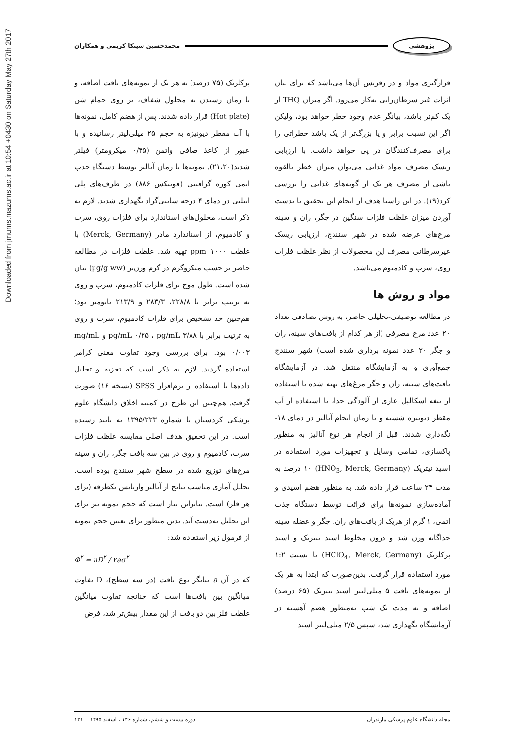Downloaded from jmums.mazums.ac.ir at 10:54 +0430 on Saturday May 27th 2017
پژوهشی محمدحسین سینکا کریمی و همکاران
قرارگیری مواد و دز رفرنس آن‌ها می‌باشد که برای بیان اثرات غیر سرطان‌زایی به‌کار می‌رود. اگر میزان THQ از یک کم‌تر باشد، بیانگر عدم وجود خطر خواهد بود، ولیکن اگر این نسبت برابر و یا بزرگ‌تر از یک باشد خطراتی را برای مصرف‌کنندگان در پی خواهد داشت. با ارزیابی ریسک مصرف مواد غذایی می‌توان میزان خطر بالقوه ناشی از مصرف هر یک از گونه‌های غذایی را بررسی کرد(۱۹). در این راستا هدف از انجام این تحقیق با بدست آوردن میزان غلظت فلزات سنگین در جگر، ران و سینه مرغ‌های عرضه شده در شهر سنندج، ارزیابی ریسک غیرسرطانی مصرف این محصولات از نظر غلظت فلزات روی، سرب و کادمیوم می‌باشد.
مواد و روش ها
در مطالعه توصیفی-تحلیلی حاضر، به روش تصادفی تعداد ۲۰ عدد مرغ مصرفی (از هر کدام از بافت‌های سینه، ران و جگر ۲۰ عدد نمونه برداری شده است) شهر سنندج جمع‌آوری و به آزمایشگاه منتقل شد. در آزمایشگاه بافت‌های سینه، ران و جگر مرغ‌های تهیه شده با استفاده از تیغه اسکالپل عاری از آلودگی جدا، با استفاده از آب مقطر دیونیزه شسته و تا زمان انجام آنالیز در دمای ۱۸- نگه‌داری شدند. قبل از انجام هر نوع آنالیز به منظور پاکسازی، تمامی وسایل و تجهیزات مورد استفاده در اسید نیتریک (HNO<sub>3</sub>, Merck, Germany) ۱۰ درصد به مدت ۲۴ ساعت قرار داده شد. به منظور هضم اسیدی و آماده‌سازی نمونه‌ها برای قرائت توسط دستگاه جذب اتمی، ۱ گرم از هریک از بافت‌های ران، جگر و عضله سینه جداگانه وزن شد و درون مخلوط اسید نیتریک و اسید پرکلریک (HClO<sub>4</sub>, Merck, Germany) با نسبت ۱:۲ مورد استفاده قرار گرفت. بدین‌صورت که ابتدا به هر یک از نمونه‌های بافت ۵ میلی‌لیتر اسید نیتریک (۶۵ درصد) اضافه و به مدت یک شب به‌منظور هضم آهسته در آزمایشگاه نگهداری شد، سپس ۲/۵ میلی‌لیتر اسید
پرکلریک (۷۵ درصد) به هر یک از نمونه‌های بافت اضافه، و تا زمان رسیدن به محلول شفاف، بر روی حمام شن (Hot plate) قرار داده شدند. پس از هضم کامل، نمونه‌ها با آب مقطر دیونیزه به حجم ۲۵ میلی‌لیتر رسانیده و با عبور از کاغذ صافی واتمن (۰/۴۵ میکرومتر) فیلتر شدند(۲۱،۲۰). نمونه‌ها تا زمان آنالیز توسط دستگاه جذب اتمی کوره گرافیتی (فونیکس ۸۸۶) در ظرف‌های پلی اتیلنی در دمای ۴ درجه سانتی‌گراد نگهداری شدند. لازم به ذکر است، محلول‌های استاندارد برای فلزات روی، سرب و کادمیوم، از استاندارد مادر (Merck, Germany) با غلظت ۱۰۰۰ ppm تهیه شد. غلظت فلزات در مطالعه حاضر بر حسب میکروگرم در گرم وزن‌تر (μg/g ww) بیان شده است. طول موج برای فلزات کادمیوم، سرب و روی به ترتیب برابر با ۲۲۸/۸، ۲۸۳/۳ و ۲۱۳/۹ نانومتر بود؛ هم‌چنین حد تشخیص برای فلزات کادمیوم، سرب و روی به ترتیب برابر با pg/mL ۰/۲۵ ، pg/mL ۳/۸۸ و mg/mL ۰/۰۰۳ بود. برای بررسی وجود تفاوت معنی کرامر استفاده گردید. لازم به ذکر است که تجزیه و تحلیل داده‌ها با استفاده از نرم‌افزار SPSS (نسخه ۱۶) صورت گرفت. هم‌چنین این طرح در کمیته اخلاق دانشگاه علوم پزشکی کردستان با شماره ۱۳۹۵/۲۲۳ به تایید رسیده است. در این تحقیق هدف اصلی مقایسه غلظت فلزات سرب، کادمیوم و روی در بین سه بافت جگر، ران و سینه مرغ‌های توزیع شده در سطح شهر سنندج بوده است. تحلیل آماری مناسب نتایج از آنالیز واریانس یکطرفه (برای هر فلز) است. بنابراین نیاز است که حجم نمونه نیز برای این تحلیل به‌دست آید. بدین منظور برای تعیین حجم نمونه از فرمول زیر استفاده شد:
Φ<sup>۲</sup> = nD<sup>۲</sup> / ۲aσ<sup>۲</sup>
که در آن a بیانگر نوع بافت (در سه سطح)، D تفاوت میانگین بین بافت‌ها است که چنانچه تفاوت میانگین غلظت فلز بین دو بافت از این مقدار بیش‌تر شد، فرض
مجله دانشگاه علوم پزشکی مازندران دوره بیست و ششم، شماره ۱۴۶ ، اسفند ۱۳۹۵ ۱۳۱